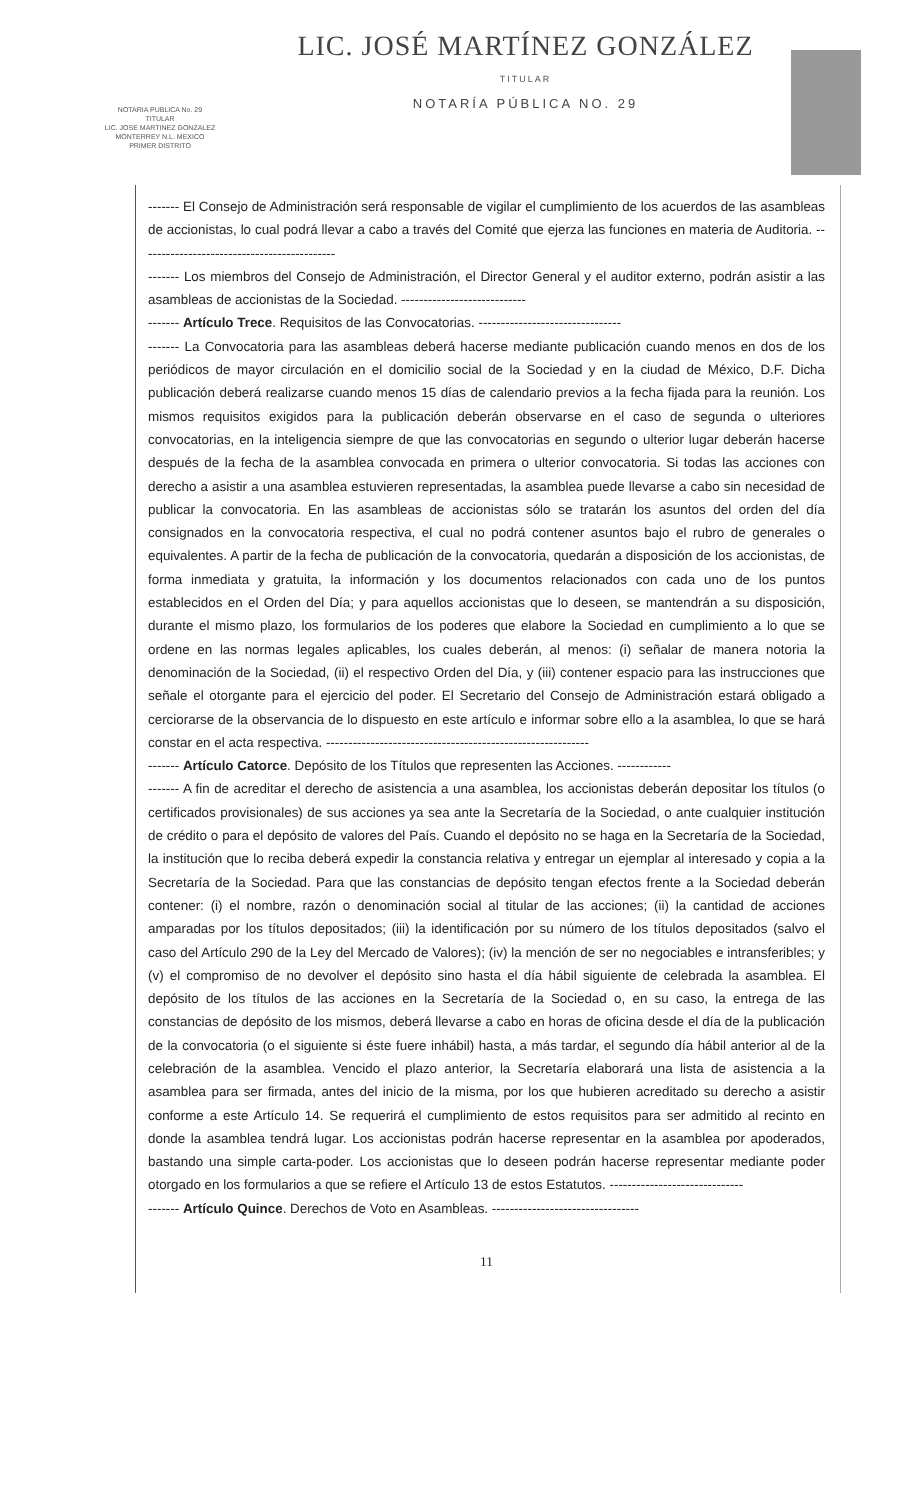NOTARIA PUBLICA No. 29
TITULAR
LIC. JOSE MARTINEZ GONZALEZ
MONTERREY N.L. MEXICO
PRIMER DISTRITO
LIC. JOSÉ MARTÍNEZ GONZÁLEZ
TITULAR
NOTARÍA PÚBLICA NO. 29
------- El Consejo de Administración será responsable de vigilar el cumplimiento de los acuerdos de las asambleas de accionistas, lo cual podrá llevar a cabo a través del Comité que ejerza las funciones en materia de Auditoria. --------------------------------------------
------- Los miembros del Consejo de Administración, el Director General y el auditor externo, podrán asistir a las asambleas de accionistas de la Sociedad. ----------------------------
------- Artículo Trece. Requisitos de las Convocatorias. --------------------------------
------- La Convocatoria para las asambleas deberá hacerse mediante publicación cuando menos en dos de los periódicos de mayor circulación en el domicilio social de la Sociedad y en la ciudad de México, D.F. Dicha publicación deberá realizarse cuando menos 15 días de calendario previos a la fecha fijada para la reunión. Los mismos requisitos exigidos para la publicación deberán observarse en el caso de segunda o ulteriores convocatorias, en la inteligencia siempre de que las convocatorias en segundo o ulterior lugar deberán hacerse después de la fecha de la asamblea convocada en primera o ulterior convocatoria. Si todas las acciones con derecho a asistir a una asamblea estuvieren representadas, la asamblea puede llevarse a cabo sin necesidad de publicar la convocatoria. En las asambleas de accionistas sólo se tratarán los asuntos del orden del día consignados en la convocatoria respectiva, el cual no podrá contener asuntos bajo el rubro de generales o equivalentes. A partir de la fecha de publicación de la convocatoria, quedarán a disposición de los accionistas, de forma inmediata y gratuita, la información y los documentos relacionados con cada uno de los puntos establecidos en el Orden del Día; y para aquellos accionistas que lo deseen, se mantendrán a su disposición, durante el mismo plazo, los formularios de los poderes que elabore la Sociedad en cumplimiento a lo que se ordene en las normas legales aplicables, los cuales deberán, al menos: (i) señalar de manera notoria la denominación de la Sociedad, (ii) el respectivo Orden del Día, y (iii) contener espacio para las instrucciones que señale el otorgante para el ejercicio del poder. El Secretario del Consejo de Administración estará obligado a cerciorarse de la observancia de lo dispuesto en este artículo e informar sobre ello a la asamblea, lo que se hará constar en el acta respectiva. -----------------------------------------------------------
------- Artículo Catorce. Depósito de los Títulos que representen las Acciones. ------------
------- A fin de acreditar el derecho de asistencia a una asamblea, los accionistas deberán depositar los títulos (o certificados provisionales) de sus acciones ya sea ante la Secretaría de la Sociedad, o ante cualquier institución de crédito o para el depósito de valores del País. Cuando el depósito no se haga en la Secretaría de la Sociedad, la institución que lo reciba deberá expedir la constancia relativa y entregar un ejemplar al interesado y copia a la Secretaría de la Sociedad. Para que las constancias de depósito tengan efectos frente a la Sociedad deberán contener: (i) el nombre, razón o denominación social al titular de las acciones; (ii) la cantidad de acciones amparadas por los títulos depositados; (iii) la identificación por su número de los títulos depositados (salvo el caso del Artículo 290 de la Ley del Mercado de Valores); (iv) la mención de ser no negociables e intransferibles; y (v) el compromiso de no devolver el depósito sino hasta el día hábil siguiente de celebrada la asamblea. El depósito de los títulos de las acciones en la Secretaría de la Sociedad o, en su caso, la entrega de las constancias de depósito de los mismos, deberá llevarse a cabo en horas de oficina desde el día de la publicación de la convocatoria (o el siguiente si éste fuere inhábil) hasta, a más tardar, el segundo día hábil anterior al de la celebración de la asamblea. Vencido el plazo anterior, la Secretaría elaborará una lista de asistencia a la asamblea para ser firmada, antes del inicio de la misma, por los que hubieren acreditado su derecho a asistir conforme a este Artículo 14. Se requerirá el cumplimiento de estos requisitos para ser admitido al recinto en donde la asamblea tendrá lugar. Los accionistas podrán hacerse representar en la asamblea por apoderados, bastando una simple carta-poder. Los accionistas que lo deseen podrán hacerse representar mediante poder otorgado en los formularios a que se refiere el Artículo 13 de estos Estatutos. ------------------------------
------- Artículo Quince. Derechos de Voto en Asambleas. ---------------------------------
11